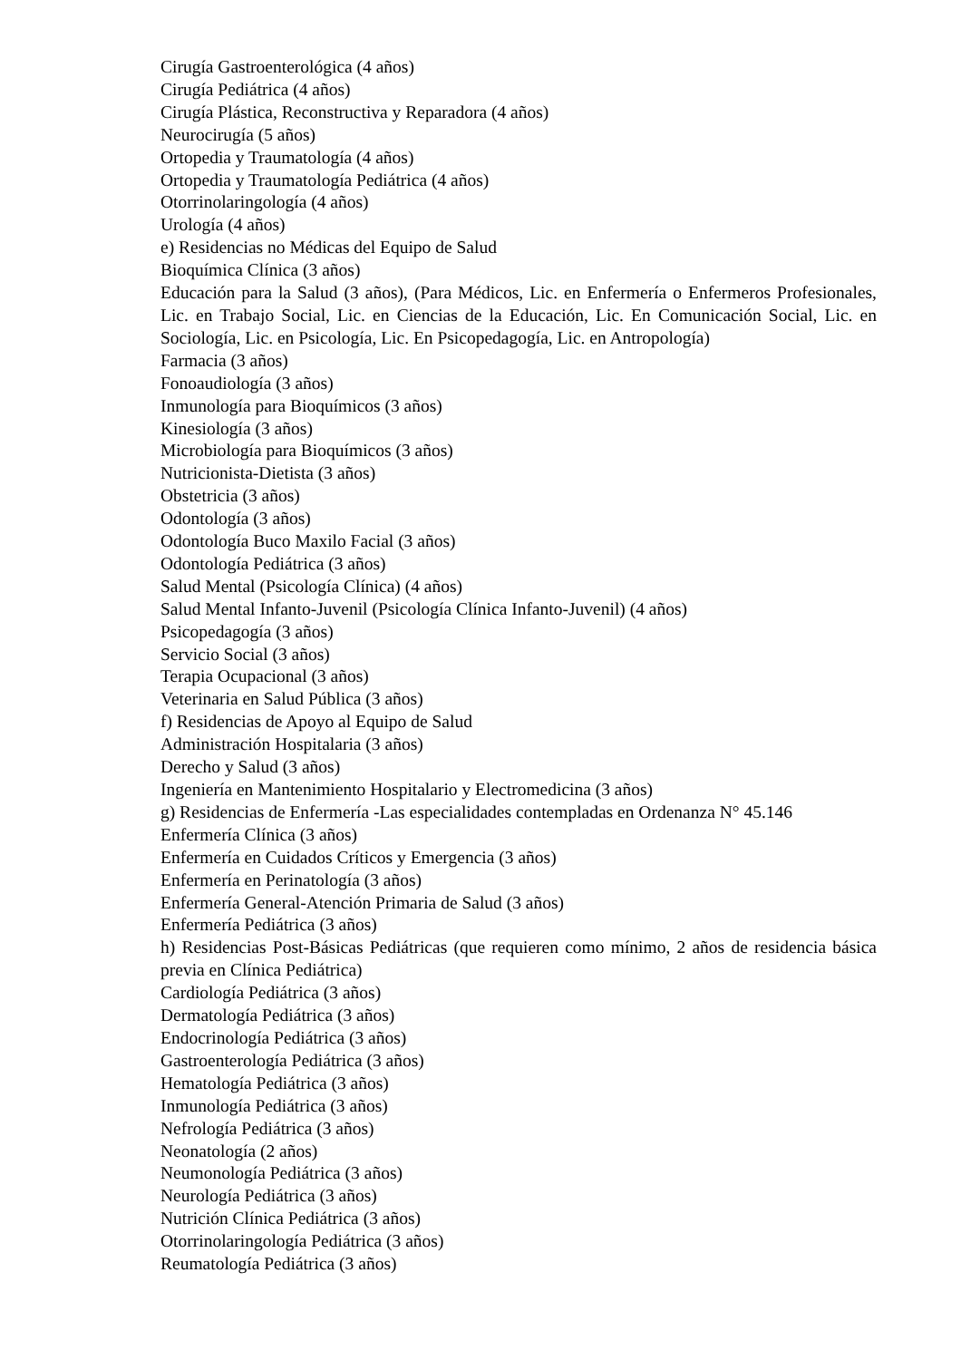Cirugía Gastroenterológica (4 años)
Cirugía Pediátrica (4 años)
Cirugía Plástica, Reconstructiva y Reparadora (4 años)
Neurocirugía (5 años)
Ortopedia y Traumatología (4 años)
Ortopedia y Traumatología Pediátrica (4 años)
Otorrinolaringología (4 años)
Urología (4 años)
e) Residencias no Médicas del Equipo de Salud
Bioquímica Clínica (3 años)
Educación para la Salud (3 años), (Para Médicos, Lic. en Enfermería o Enfermeros Profesionales, Lic. en Trabajo Social, Lic. en Ciencias de la Educación, Lic. En Comunicación Social, Lic. en Sociología, Lic. en Psicología, Lic. En Psicopedagogía, Lic. en Antropología)
Farmacia (3 años)
Fonoaudiología (3 años)
Inmunología para Bioquímicos (3 años)
Kinesiología (3 años)
Microbiología para Bioquímicos (3 años)
Nutricionista-Dietista (3 años)
Obstetricia (3 años)
Odontología (3 años)
Odontología Buco Maxilo Facial (3 años)
Odontología Pediátrica (3 años)
Salud Mental (Psicología Clínica) (4 años)
Salud Mental Infanto-Juvenil (Psicología Clínica Infanto-Juvenil) (4 años)
Psicopedagogía (3 años)
Servicio Social (3 años)
Terapia Ocupacional (3 años)
Veterinaria en Salud Pública (3 años)
f) Residencias de Apoyo al Equipo de Salud
Administración Hospitalaria (3 años)
Derecho y Salud (3 años)
Ingeniería en Mantenimiento Hospitalario y Electromedicina (3 años)
g) Residencias de Enfermería -Las especialidades contempladas en Ordenanza N° 45.146
Enfermería Clínica (3 años)
Enfermería en Cuidados Críticos y Emergencia (3 años)
Enfermería en Perinatología (3 años)
Enfermería General-Atención Primaria de Salud (3 años)
Enfermería Pediátrica (3 años)
h) Residencias Post-Básicas Pediátricas (que requieren como mínimo, 2 años de residencia básica previa en Clínica Pediátrica)
Cardiología Pediátrica (3 años)
Dermatología Pediátrica (3 años)
Endocrinología Pediátrica (3 años)
Gastroenterología Pediátrica (3 años)
Hematología Pediátrica (3 años)
Inmunología Pediátrica (3 años)
Nefrología Pediátrica (3 años)
Neonatología (2 años)
Neumonología Pediátrica (3 años)
Neurología Pediátrica (3 años)
Nutrición Clínica Pediátrica (3 años)
Otorrinolaringología Pediátrica (3 años)
Reumatología Pediátrica (3 años)